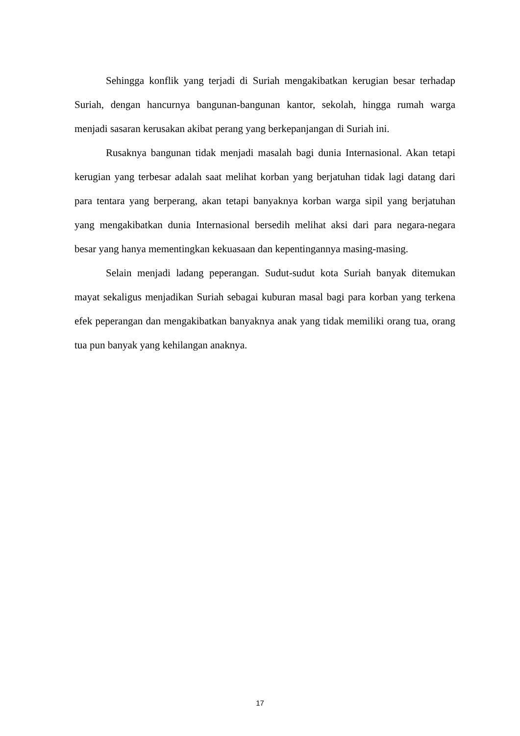Sehingga konflik yang terjadi di Suriah mengakibatkan kerugian besar terhadap Suriah, dengan hancurnya bangunan-bangunan kantor, sekolah, hingga rumah warga menjadi sasaran kerusakan akibat perang yang berkepanjangan di Suriah ini.
Rusaknya bangunan tidak menjadi masalah bagi dunia Internasional. Akan tetapi kerugian yang terbesar adalah saat melihat korban yang berjatuhan tidak lagi datang dari para tentara yang berperang, akan tetapi banyaknya korban warga sipil yang berjatuhan yang mengakibatkan dunia Internasional bersedih melihat aksi dari para negara-negara besar yang hanya mementingkan kekuasaan dan kepentingannya masing-masing.
Selain menjadi ladang peperangan. Sudut-sudut kota Suriah banyak ditemukan mayat sekaligus menjadikan Suriah sebagai kuburan masal bagi para korban yang terkena efek peperangan dan mengakibatkan banyaknya anak yang tidak memiliki orang tua, orang tua pun banyak yang kehilangan anaknya.
17